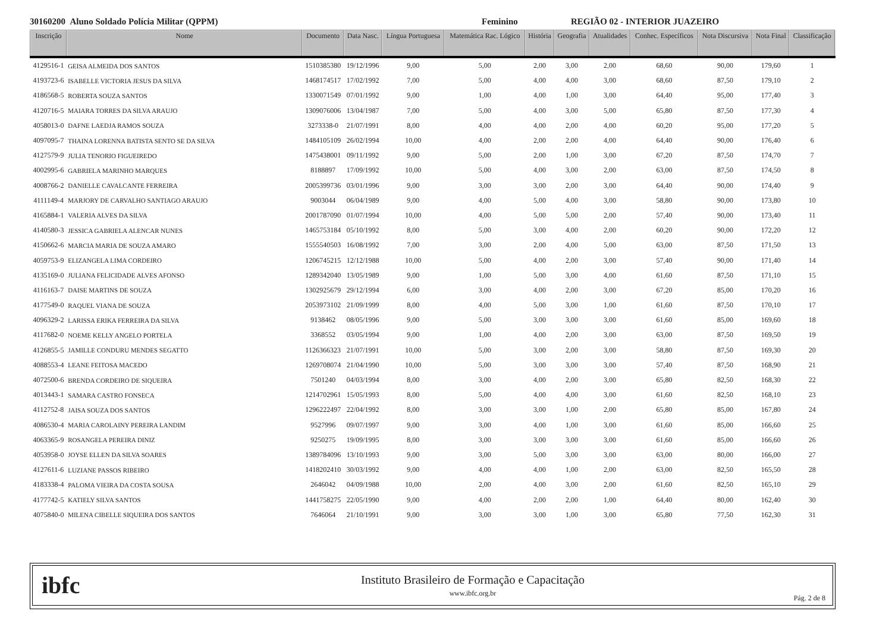30160200 Aluno Soldado Polícia Militar (QPPM) Feminino REGIÃO 02 - INTERIOR JUAZEIRO
| Inscrição | Nome | Documento | Data Nasc. | Língua Portuguesa | Matemática Rac. Lógico | História | Geografia | Atualidades | Conhec. Específicos | Nota Discursiva | Nota Final | Classificação |
| --- | --- | --- | --- | --- | --- | --- | --- | --- | --- | --- | --- | --- |
| 4129516-1 | GEISA ALMEIDA DOS SANTOS | 1510385380 | 19/12/1996 | 9,00 | 5,00 | 2,00 | 3,00 | 2,00 | 68,60 | 90,00 | 179,60 | 1 |
| 4193723-6 | ISABELLE VICTORIA JESUS DA SILVA | 1468174517 | 17/02/1992 | 7,00 | 5,00 | 4,00 | 4,00 | 3,00 | 68,60 | 87,50 | 179,10 | 2 |
| 4186568-5 | ROBERTA SOUZA SANTOS | 1330071549 | 07/01/1992 | 9,00 | 1,00 | 4,00 | 1,00 | 3,00 | 64,40 | 95,00 | 177,40 | 3 |
| 4120716-5 | MAIARA TORRES DA SILVA ARAUJO | 1309076006 | 13/04/1987 | 7,00 | 5,00 | 4,00 | 3,00 | 5,00 | 65,80 | 87,50 | 177,30 | 4 |
| 4058013-0 | DAFNE LAEDJA RAMOS SOUZA | 3273338-0 | 21/07/1991 | 8,00 | 4,00 | 4,00 | 2,00 | 4,00 | 60,20 | 95,00 | 177,20 | 5 |
| 4097095-7 | THAINA LORENNA BATISTA SENTO SE DA SILVA | 1484105109 | 26/02/1994 | 10,00 | 4,00 | 2,00 | 2,00 | 4,00 | 64,40 | 90,00 | 176,40 | 6 |
| 4127579-9 | JULIA TENORIO FIGUEIREDO | 1475438001 | 09/11/1992 | 9,00 | 5,00 | 2,00 | 1,00 | 3,00 | 67,20 | 87,50 | 174,70 | 7 |
| 4002995-6 | GABRIELA MARINHO MARQUES | 8188897 | 17/09/1992 | 10,00 | 5,00 | 4,00 | 3,00 | 2,00 | 63,00 | 87,50 | 174,50 | 8 |
| 4008766-2 | DANIELLE CAVALCANTE FERREIRA | 2005399736 | 03/01/1996 | 9,00 | 3,00 | 3,00 | 2,00 | 3,00 | 64,40 | 90,00 | 174,40 | 9 |
| 4111149-4 | MARJORY DE CARVALHO SANTIAGO ARAUJO | 9003044 | 06/04/1989 | 9,00 | 4,00 | 5,00 | 4,00 | 3,00 | 58,80 | 90,00 | 173,80 | 10 |
| 4165884-1 | VALERIA ALVES DA SILVA | 2001787090 | 01/07/1994 | 10,00 | 4,00 | 5,00 | 5,00 | 2,00 | 57,40 | 90,00 | 173,40 | 11 |
| 4140580-3 | JESSICA GABRIELA ALENCAR NUNES | 1465753184 | 05/10/1992 | 8,00 | 5,00 | 3,00 | 4,00 | 2,00 | 60,20 | 90,00 | 172,20 | 12 |
| 4150662-6 | MARCIA MARIA DE SOUZA AMARO | 1555540503 | 16/08/1992 | 7,00 | 3,00 | 2,00 | 4,00 | 5,00 | 63,00 | 87,50 | 171,50 | 13 |
| 4059753-9 | ELIZANGELA LIMA CORDEIRO | 1206745215 | 12/12/1988 | 10,00 | 5,00 | 4,00 | 2,00 | 3,00 | 57,40 | 90,00 | 171,40 | 14 |
| 4135169-0 | JULIANA FELICIDADE ALVES AFONSO | 1289342040 | 13/05/1989 | 9,00 | 1,00 | 5,00 | 3,00 | 4,00 | 61,60 | 87,50 | 171,10 | 15 |
| 4116163-7 | DAISE MARTINS DE SOUZA | 1302925679 | 29/12/1994 | 6,00 | 3,00 | 4,00 | 2,00 | 3,00 | 67,20 | 85,00 | 170,20 | 16 |
| 4177549-0 | RAQUEL VIANA DE SOUZA | 2053973102 | 21/09/1999 | 8,00 | 4,00 | 5,00 | 3,00 | 1,00 | 61,60 | 87,50 | 170,10 | 17 |
| 4096329-2 | LARISSA ERIKA FERREIRA DA SILVA | 9138462 | 08/05/1996 | 9,00 | 5,00 | 3,00 | 3,00 | 3,00 | 61,60 | 85,00 | 169,60 | 18 |
| 4117682-0 | NOEME KELLY ANGELO PORTELA | 3368552 | 03/05/1994 | 9,00 | 1,00 | 4,00 | 2,00 | 3,00 | 63,00 | 87,50 | 169,50 | 19 |
| 4126855-5 | JAMILLE CONDURU MENDES SEGATTO | 1126366323 | 21/07/1991 | 10,00 | 5,00 | 3,00 | 2,00 | 3,00 | 58,80 | 87,50 | 169,30 | 20 |
| 4088553-4 | LEANE FEITOSA MACEDO | 1269708074 | 21/04/1990 | 10,00 | 5,00 | 3,00 | 3,00 | 3,00 | 57,40 | 87,50 | 168,90 | 21 |
| 4072500-6 | BRENDA CORDEIRO DE SIQUEIRA | 7501240 | 04/03/1994 | 8,00 | 3,00 | 4,00 | 2,00 | 3,00 | 65,80 | 82,50 | 168,30 | 22 |
| 4013443-1 | SAMARA CASTRO FONSECA | 1214702961 | 15/05/1993 | 8,00 | 5,00 | 4,00 | 4,00 | 3,00 | 61,60 | 82,50 | 168,10 | 23 |
| 4112752-8 | JAISA SOUZA DOS SANTOS | 1296222497 | 22/04/1992 | 8,00 | 3,00 | 3,00 | 1,00 | 2,00 | 65,80 | 85,00 | 167,80 | 24 |
| 4086530-4 | MARIA CAROLAINY PEREIRA LANDIM | 9527996 | 09/07/1997 | 9,00 | 3,00 | 4,00 | 1,00 | 3,00 | 61,60 | 85,00 | 166,60 | 25 |
| 4063365-9 | ROSANGELA PEREIRA DINIZ | 9250275 | 19/09/1995 | 8,00 | 3,00 | 3,00 | 3,00 | 3,00 | 61,60 | 85,00 | 166,60 | 26 |
| 4053958-0 | JOYSE ELLEN DA SILVA SOARES | 1389784096 | 13/10/1993 | 9,00 | 3,00 | 5,00 | 3,00 | 3,00 | 63,00 | 80,00 | 166,00 | 27 |
| 4127611-6 | LUZIANE PASSOS RIBEIRO | 1418202410 | 30/03/1992 | 9,00 | 4,00 | 4,00 | 1,00 | 2,00 | 63,00 | 82,50 | 165,50 | 28 |
| 4183338-4 | PALOMA VIEIRA DA COSTA SOUSA | 2646042 | 04/09/1988 | 10,00 | 2,00 | 4,00 | 3,00 | 2,00 | 61,60 | 82,50 | 165,10 | 29 |
| 4177742-5 | KATIELY SILVA SANTOS | 1441758275 | 22/05/1990 | 9,00 | 4,00 | 2,00 | 2,00 | 1,00 | 64,40 | 80,00 | 162,40 | 30 |
| 4075840-0 | MILENA CIBELLE SIQUEIRA DOS SANTOS | 7646064 | 21/10/1991 | 9,00 | 3,00 | 3,00 | 1,00 | 3,00 | 65,80 | 77,50 | 162,30 | 31 |
ibfc
Instituto Brasileiro de Formação e Capacitação
www.ibfc.org.br
Pág. 2 de 8